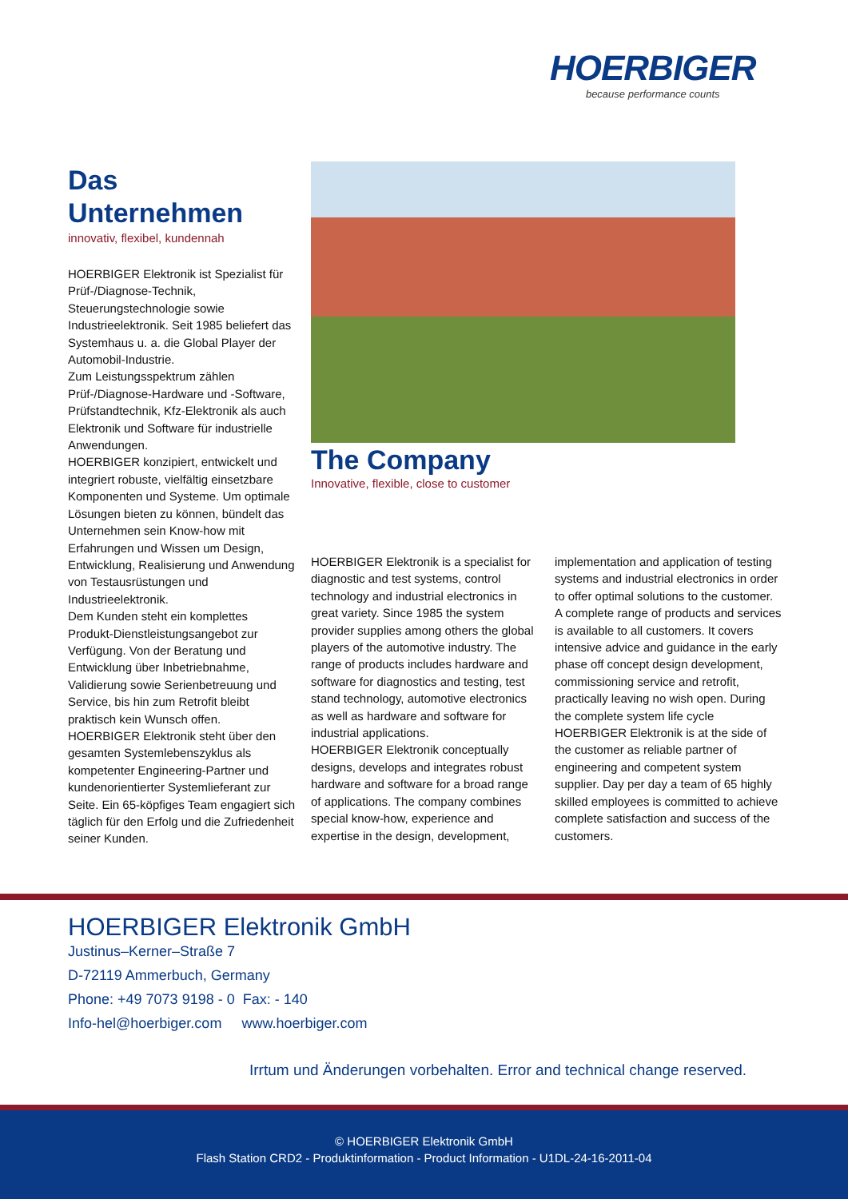HOERBIGER
because performance counts
Das
Unternehmen
innovativ, flexibel, kundennah
HOERBIGER Elektronik ist Spezialist für Prüf-/Diagnose-Technik, Steuerungstechnologie sowie Industrieelektronik. Seit 1985 beliefert das Systemhaus u. a. die Global Player der Automobil-Industrie.
Zum Leistungsspektrum zählen Prüf-/Diagnose-Hardware und -Software, Prüfstandtechnik, Kfz-Elektronik als auch Elektronik und Software für industrielle Anwendungen.
HOERBIGER konzipiert, entwickelt und integriert robuste, vielfältig einsetzbare Komponenten und Systeme. Um optimale Lösungen bieten zu können, bündelt das Unternehmen sein Know-how mit Erfahrungen und Wissen um Design, Entwicklung, Realisierung und Anwendung von Testausrüstungen und Industrieelektronik.
Dem Kunden steht ein komplettes Produkt-Dienstleistungsangebot zur Verfügung. Von der Beratung und Entwicklung über Inbetriebnahme, Validierung sowie Serienbetreuung und Service, bis hin zum Retrofit bleibt praktisch kein Wunsch offen.
HOERBIGER Elektronik steht über den gesamten Systemlebenszyklus als kompetenter Engineering-Partner und kundenorientierter Systemlieferant zur Seite. Ein 65-köpfiges Team engagiert sich täglich für den Erfolg und die Zufriedenheit seiner Kunden.
The Company
Innovative, flexible, close to customer
HOERBIGER Elektronik is a specialist for diagnostic and test systems, control technology and industrial electronics in great variety. Since 1985 the system provider supplies among others the global players of the automotive industry. The range of products includes hardware and software for diagnostics and testing, test stand technology, automotive electronics as well as hardware and software for industrial applications.
HOERBIGER Elektronik conceptually designs, develops and integrates robust hardware and software for a broad range of applications. The company combines special know-how, experience and expertise in the design, development,
implementation and application of testing systems and industrial electronics in order to offer optimal solutions to the customer.
A complete range of products and services is available to all customers. It covers intensive advice and guidance in the early phase off concept design development, commissioning service and retrofit, practically leaving no wish open. During the complete system life cycle HOERBIGER Elektronik is at the side of the customer as reliable partner of engineering and competent system supplier. Day per day a team of 65 highly skilled employees is committed to achieve complete satisfaction and success of the customers.
HOERBIGER Elektronik GmbH
Justinus–Kerner–Straße 7
D-72119 Ammerbuch, Germany
Phone: +49 7073 9198 - 0 Fax: - 140
Info-hel@hoerbiger.com www.hoerbiger.com
Irrtum und Änderungen vorbehalten. Error and technical change reserved.
© HOERBIGER Elektronik GmbH
Flash Station CRD2 - Produktinformation - Product Information - U1DL-24-16-2011-04